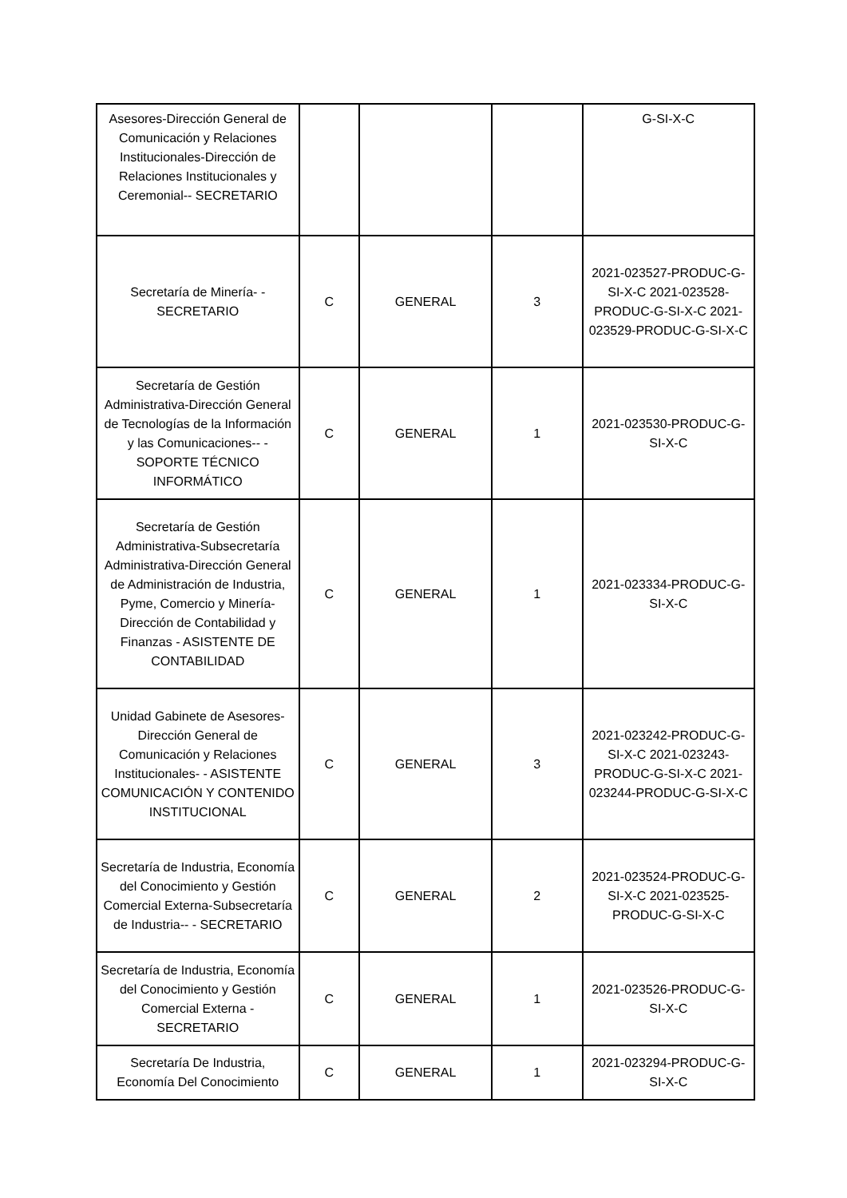| Asesores-Dirección General de Comunicación y Relaciones Institucionales-Dirección de Relaciones Institucionales y Ceremonial-- SECRETARIO | | | | G-SI-X-C |
| Secretaría de Minería- - SECRETARIO | C | GENERAL | 3 | 2021-023527-PRODUC-G-SI-X-C 2021-023528-PRODUC-G-SI-X-C 2021-023529-PRODUC-G-SI-X-C |
| Secretaría de Gestión Administrativa-Dirección General de Tecnologías de la Información y las Comunicaciones-- - SOPORTE TÉCNICO INFORMÁTICO | C | GENERAL | 1 | 2021-023530-PRODUC-G-SI-X-C |
| Secretaría de Gestión Administrativa-Subsecretaría Administrativa-Dirección General de Administración de Industria, Pyme, Comercio y Minería-Dirección de Contabilidad y Finanzas - ASISTENTE DE CONTABILIDAD | C | GENERAL | 1 | 2021-023334-PRODUC-G-SI-X-C |
| Unidad Gabinete de Asesores-Dirección General de Comunicación y Relaciones Institucionales- - ASISTENTE COMUNICACIÓN Y CONTENIDO INSTITUCIONAL | C | GENERAL | 3 | 2021-023242-PRODUC-G-SI-X-C 2021-023243-PRODUC-G-SI-X-C 2021-023244-PRODUC-G-SI-X-C |
| Secretaría de Industria, Economía del Conocimiento y Gestión Comercial Externa-Subsecretaría de Industria-- - SECRETARIO | C | GENERAL | 2 | 2021-023524-PRODUC-G-SI-X-C 2021-023525-PRODUC-G-SI-X-C |
| Secretaría de Industria, Economía del Conocimiento y Gestión Comercial Externa - SECRETARIO | C | GENERAL | 1 | 2021-023526-PRODUC-G-SI-X-C |
| Secretaría De Industria, Economía Del Conocimiento | C | GENERAL | 1 | 2021-023294-PRODUC-G-SI-X-C |